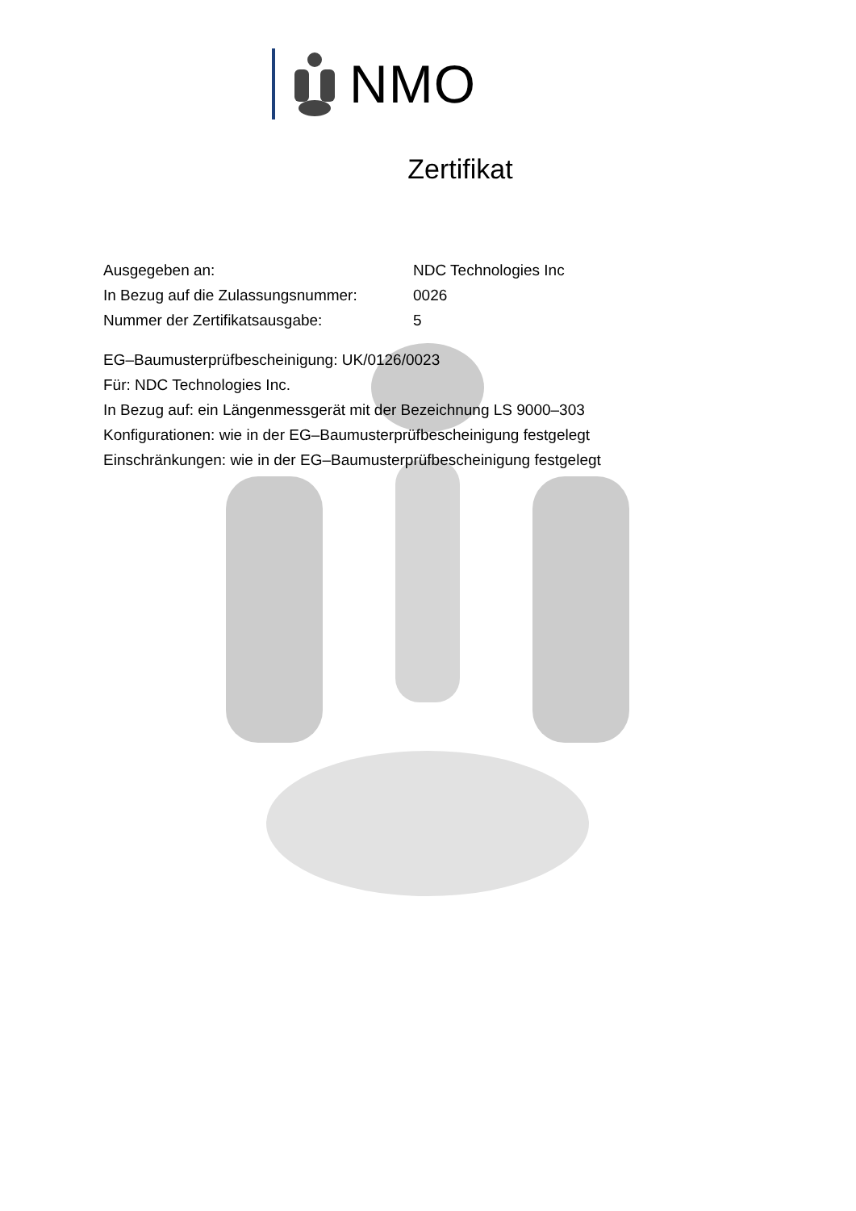NMO
Zertifikat
| Ausgegeben an: | NDC Technologies Inc |
| In Bezug auf die Zulassungsnummer: | 0026 |
| Nummer der Zertifikatsausgabe: | 5 |
EG–Baumusterprüfbescheinigung: UK/0126/0023
Für: NDC Technologies Inc.
In Bezug auf: ein Längenmessgerät mit der Bezeichnung LS 9000–303
Konfigurationen: wie in der EG–Baumusterprüfbescheinigung festgelegt
Einschränkungen: wie in der EG–Baumusterprüfbescheinigung festgelegt